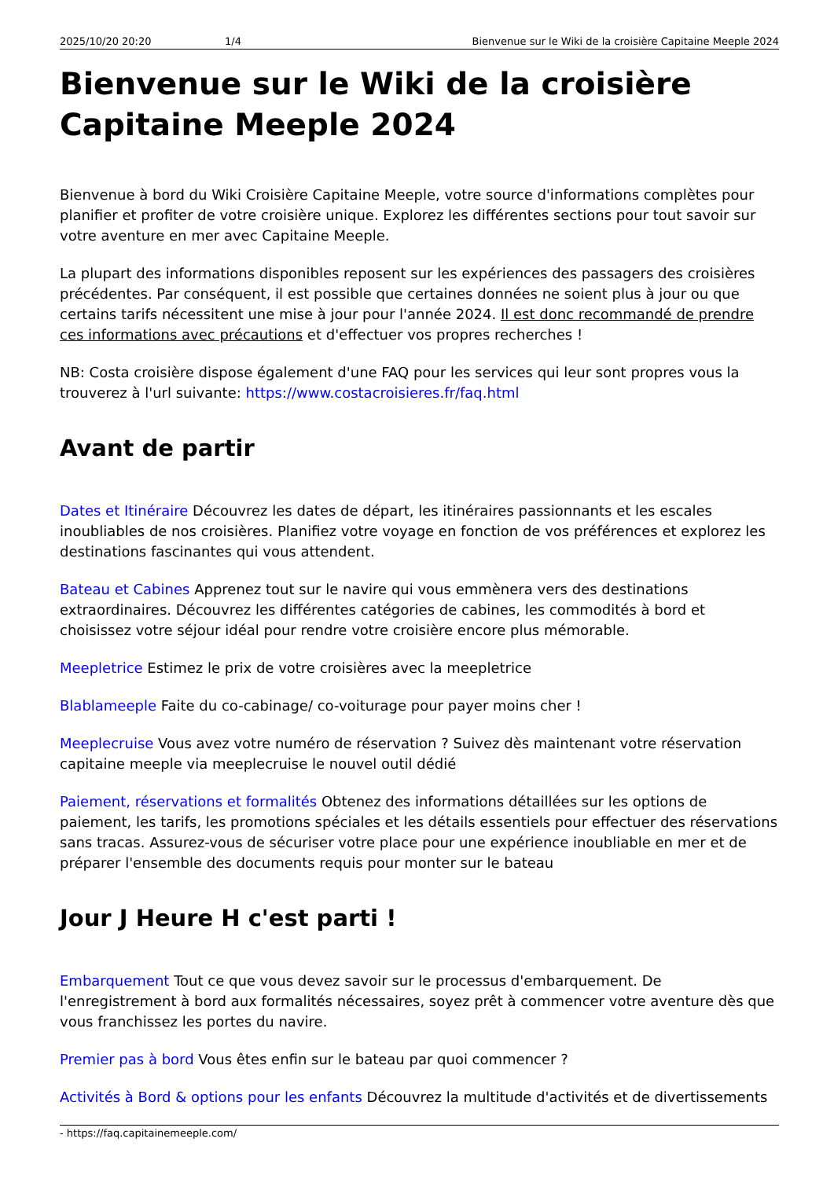2025/10/20 20:20 1/4 Bienvenue sur le Wiki de la croisière Capitaine Meeple 2024
Bienvenue sur le Wiki de la croisière Capitaine Meeple 2024
Bienvenue à bord du Wiki Croisière Capitaine Meeple, votre source d'informations complètes pour planifier et profiter de votre croisière unique. Explorez les différentes sections pour tout savoir sur votre aventure en mer avec Capitaine Meeple.
La plupart des informations disponibles reposent sur les expériences des passagers des croisières précédentes. Par conséquent, il est possible que certaines données ne soient plus à jour ou que certains tarifs nécessitent une mise à jour pour l'année 2024. Il est donc recommandé de prendre ces informations avec précautions et d'effectuer vos propres recherches !
NB: Costa croisière dispose également d'une FAQ pour les services qui leur sont propres vous la trouverez à l'url suivante: https://www.costacroisieres.fr/faq.html
Avant de partir
Dates et Itinéraire Découvrez les dates de départ, les itinéraires passionnants et les escales inoubliables de nos croisières. Planifiez votre voyage en fonction de vos préférences et explorez les destinations fascinantes qui vous attendent.
Bateau et Cabines Apprenez tout sur le navire qui vous emmènera vers des destinations extraordinaires. Découvrez les différentes catégories de cabines, les commodités à bord et choisissez votre séjour idéal pour rendre votre croisière encore plus mémorable.
Meepletrice Estimez le prix de votre croisières avec la meepletrice
Blablameeple Faite du co-cabinage/ co-voiturage pour payer moins cher !
Meeplecruise Vous avez votre numéro de réservation ? Suivez dès maintenant votre réservation capitaine meeple via meeplecruise le nouvel outil dédié
Paiement, réservations et formalités Obtenez des informations détaillées sur les options de paiement, les tarifs, les promotions spéciales et les détails essentiels pour effectuer des réservations sans tracas. Assurez-vous de sécuriser votre place pour une expérience inoubliable en mer et de préparer l'ensemble des documents requis pour monter sur le bateau
Jour J Heure H c'est parti !
Embarquement Tout ce que vous devez savoir sur le processus d'embarquement. De l'enregistrement à bord aux formalités nécessaires, soyez prêt à commencer votre aventure dès que vous franchissez les portes du navire.
Premier pas à bord Vous êtes enfin sur le bateau par quoi commencer ?
Activités à Bord & options pour les enfants Découvrez la multitude d'activités et de divertissements
- https://faq.capitainemeeple.com/